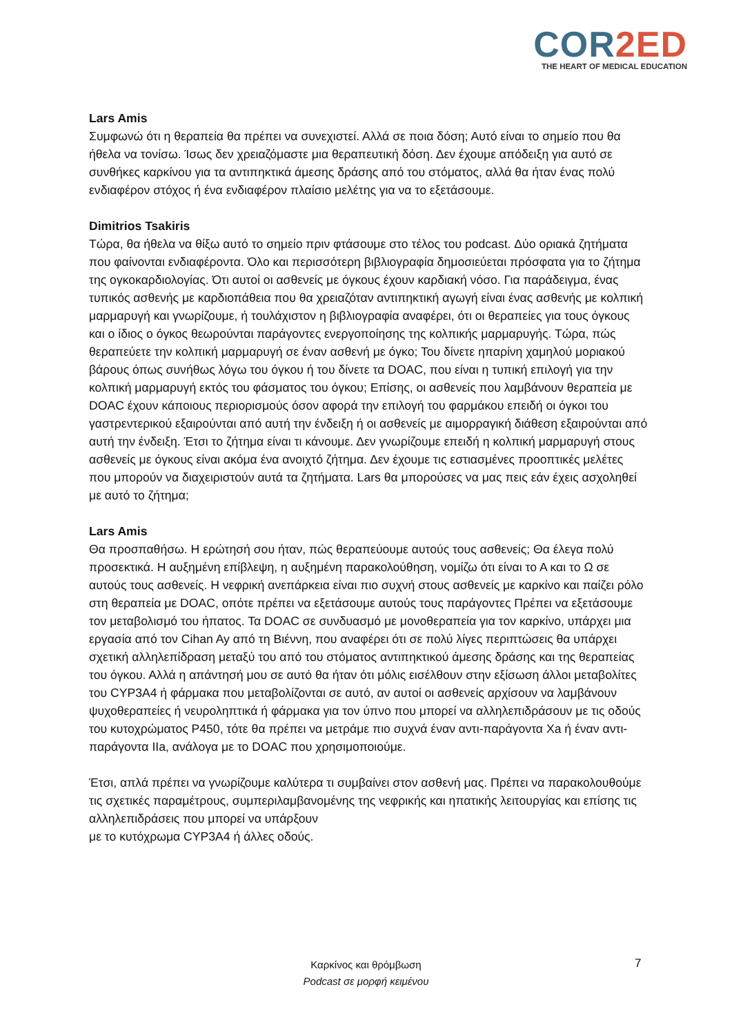COR 2ED
THE HEART OF MEDICAL EDUCATION
Lars Amis
Συμφωνώ ότι η θεραπεία θα πρέπει να συνεχιστεί. Αλλά σε ποια δόση; Αυτό είναι το σημείο που θα ήθελα να τονίσω. Ίσως δεν χρειαζόμαστε μια θεραπευτική δόση. Δεν έχουμε απόδειξη για αυτό σε συνθήκες καρκίνου για τα αντιπηκτικά άμεσης δράσης από του στόματος, αλλά θα ήταν ένας πολύ ενδιαφέρον στόχος ή ένα ενδιαφέρον πλαίσιο μελέτης για να το εξετάσουμε.
Dimitrios Tsakiris
Τώρα, θα ήθελα να θίξω αυτό το σημείο πριν φτάσουμε στο τέλος του podcast. Δύο οριακά ζητήματα που φαίνονται ενδιαφέροντα. Όλο και περισσότερη βιβλιογραφία δημοσιεύεται πρόσφατα για το ζήτημα της ογκοκαρδιολογίας. Ότι αυτοί οι ασθενείς με όγκους έχουν καρδιακή νόσο. Για παράδειγμα, ένας τυπικός ασθενής με καρδιοπάθεια που θα χρειαζόταν αντιπηκτική αγωγή είναι ένας ασθενής με κολπική μαρμαρυγή και γνωρίζουμε, ή τουλάχιστον η βιβλιογραφία αναφέρει, ότι οι θεραπείες για τους όγκους και ο ίδιος ο όγκος θεωρούνται παράγοντες ενεργοποίησης της κολπικής μαρμαρυγής. Τώρα, πώς θεραπεύετε την κολπική μαρμαρυγή σε έναν ασθενή με όγκο; Του δίνετε ηπαρίνη χαμηλού μοριακού βάρους όπως συνήθως λόγω του όγκου ή του δίνετε τα DOAC, που είναι η τυπική επιλογή για την κολπική μαρμαρυγή εκτός του φάσματος του όγκου; Επίσης, οι ασθενείς που λαμβάνουν θεραπεία με DOAC έχουν κάποιους περιορισμούς όσον αφορά την επιλογή του φαρμάκου επειδή οι όγκοι του γαστρεντερικού εξαιρούνται από αυτή την ένδειξη ή οι ασθενείς με αιμορραγική διάθεση εξαιρούνται από αυτή την ένδειξη. Έτσι το ζήτημα είναι τι κάνουμε. Δεν γνωρίζουμε επειδή η κολπική μαρμαρυγή στους ασθενείς με όγκους είναι ακόμα ένα ανοιχτό ζήτημα. Δεν έχουμε τις εστιασμένες προοπτικές μελέτες που μπορούν να διαχειριστούν αυτά τα ζητήματα. Lars θα μπορούσες να μας πεις εάν έχεις ασχοληθεί με αυτό το ζήτημα;
Lars Amis
Θα προσπαθήσω. Η ερώτησή σου ήταν, πώς θεραπεύουμε αυτούς τους ασθενείς; Θα έλεγα πολύ προσεκτικά. Η αυξημένη επίβλεψη, η αυξημένη παρακολούθηση, νομίζω ότι είναι το Α και το Ω σε αυτούς τους ασθενείς. Η νεφρική ανεπάρκεια είναι πιο συχνή στους ασθενείς με καρκίνο και παίζει ρόλο στη θεραπεία με DOAC, οπότε πρέπει να εξετάσουμε αυτούς τους παράγοντες Πρέπει να εξετάσουμε τον μεταβολισμό του ήπατος. Τα DOAC σε συνδυασμό με μονοθεραπεία για τον καρκίνο, υπάρχει μια εργασία από τον Cihan Ay από τη Βιέννη, που αναφέρει ότι σε πολύ λίγες περιπτώσεις θα υπάρχει σχετική αλληλεπίδραση μεταξύ του από του στόματος αντιπηκτικού άμεσης δράσης και της θεραπείας του όγκου. Αλλά η απάντησή μου σε αυτό θα ήταν ότι μόλις εισέλθουν στην εξίσωση άλλοι μεταβολίτες του CYP3A4 ή φάρμακα που μεταβολίζονται σε αυτό, αν αυτοί οι ασθενείς αρχίσουν να λαμβάνουν ψυχοθεραπείες ή νευροληπτικά ή φάρμακα για τον ύπνο που μπορεί να αλληλεπιδράσουν με τις οδούς του κυτοχρώματος P450, τότε θα πρέπει να μετράμε πιο συχνά έναν αντι-παράγοντα Xa ή έναν αντι-παράγοντα IIa, ανάλογα με το DOAC που χρησιμοποιούμε.
Έτσι, απλά πρέπει να γνωρίζουμε καλύτερα τι συμβαίνει στον ασθενή μας. Πρέπει να παρακολουθούμε τις σχετικές παραμέτρους, συμπεριλαμβανομένης της νεφρικής και ηπατικής λειτουργίας και επίσης τις αλληλεπιδράσεις που μπορεί να υπάρξουν
με το κυτόχρωμα CYP3A4 ή άλλες οδούς.
Καρκίνος και θρόμβωση
Podcast σε μορφή κειμένου
7